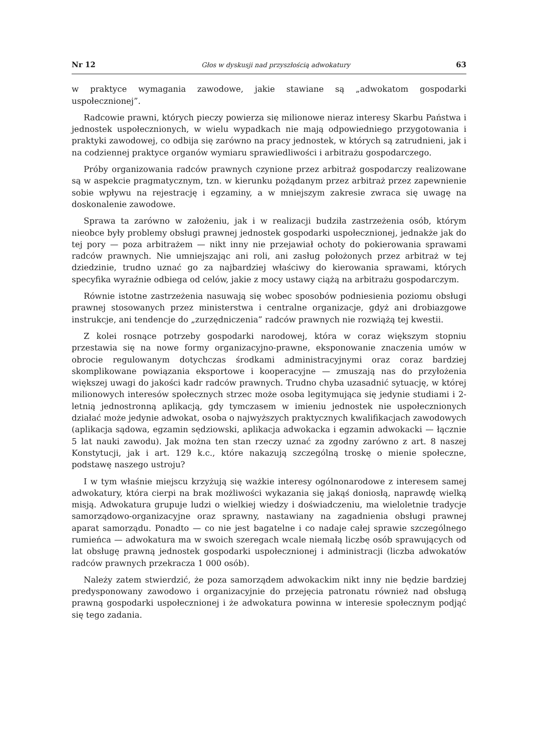Nr 12 Głos w dyskusji nad przyszłością adwokatury 63
w praktyce wymagania zawodowe, jakie stawiane są „adwokatom gospodarki uspołecznionej”.
Radcowie prawni, których pieczy powierza się milionowe nieraz interesy Skarbu Państwa i jednostek uspołecznionych, w wielu wypadkach nie mają odpowiedniego przygotowania i praktyki zawodowej, co odbija się zarówno na pracy jednostek, w których są zatrudnieni, jak i na codziennej praktyce organów wymiaru sprawiedliwości i arbitrażu gospodarczego.
Próby organizowania radców prawnych czynione przez arbitraż gospodarczy realizowane są w aspekcie pragmatycznym, tzn. w kierunku pożądanym przez arbitraż przez zapewnienie sobie wpływu na rejestrację i egzaminy, a w mniejszym zakresie zwraca się uwagę na doskonalenie zawodowe.
Sprawa ta zarówno w założeniu, jak i w realizacji budziła zastrzeżenia osób, którym nieobce były problemy obsługi prawnej jednostek gospodarki uspołecznionej, jednakże jak do tej pory — poza arbitrażem — nikt inny nie przejawiał ochoty do pokierowania sprawami radców prawnych. Nie umniejszając ani roli, ani zasług położonych przez arbitraż w tej dziedzinie, trudno uznać go za najbardziej właściwy do kierowania sprawami, których specyfika wyraźnie odbiega od celów, jakie z mocy ustawy ciążą na arbitrażu gospodarczym.
Równie istotne zastrzeżenia nasuwają się wobec sposobów podniesienia poziomu obsługi prawnej stosowanych przez ministerstwa i centralne organizacje, gdyż ani drobiazgowe instrukcje, ani tendencje do „zurzędniczenia” radców prawnych nie rozwiążą tej kwestii.
Z kolei rosnące potrzeby gospodarki narodowej, która w coraz większym stopniu przestawia się na nowe formy organizacyjno-prawne, eksponowanie znaczenia umów w obrocie regulowanym dotychczas środkami administracyjnymi oraz coraz bardziej skomplikowane powiązania eksportowe i kooperacyjne — zmuszają nas do przyłożenia większej uwagi do jakości kadr radców prawnych. Trudno chyba uzasadnić sytuację, w której milionowych interesów społecznych strzec może osoba legitymująca się jedynie studiami i 2-letnią jednostronną aplikacją, gdy tymczasem w imieniu jednostek nie uspołecznionych działać może jedynie adwokat, osoba o najwyższych praktycznych kwalifikacjach zawodowych (aplikacja sądowa, egzamin sędziowski, aplikacja adwokacka i egzamin adwokacki — łącznie 5 lat nauki zawodu). Jak można ten stan rzeczy uznać za zgodny zarówno z art. 8 naszej Konstytucji, jak i art. 129 k.c., które nakazują szczególną troskę o mienie społeczne, podstawę naszego ustroju?
I w tym właśnie miejscu krzyżują się ważkie interesy ogólnonarodowe z interesem samej adwokatury, która cierpi na brak możliwości wykazania się jakąś doniosłą, naprawdę wielką misją. Adwokatura grupuje ludzi o wielkiej wiedzy i doświadczeniu, ma wieloletnie tradycje samorządowo-organizacyjne oraz sprawny, nastawiany na zagadnienia obsługi prawnej aparat samorządu. Ponadto — co nie jest bagatelne i co nadaje całej sprawie szczególnego rumieńca — adwokatura ma w swoich szeregach wcale niemałą liczbę osób sprawujących od lat obsługę prawną jednostek gospodarki uspołecznionej i administracji (liczba adwokatów radców prawnych przekracza 1 000 osób).
Należy zatem stwierdzić, że poza samorządem adwokackim nikt inny nie będzie bardziej predysponowany zawodowo i organizacyjnie do przejęcia patronatu również nad obsługą prawną gospodarki uspołecznionej i że adwokatura powinna w interesie społecznym podjąć się tego zadania.